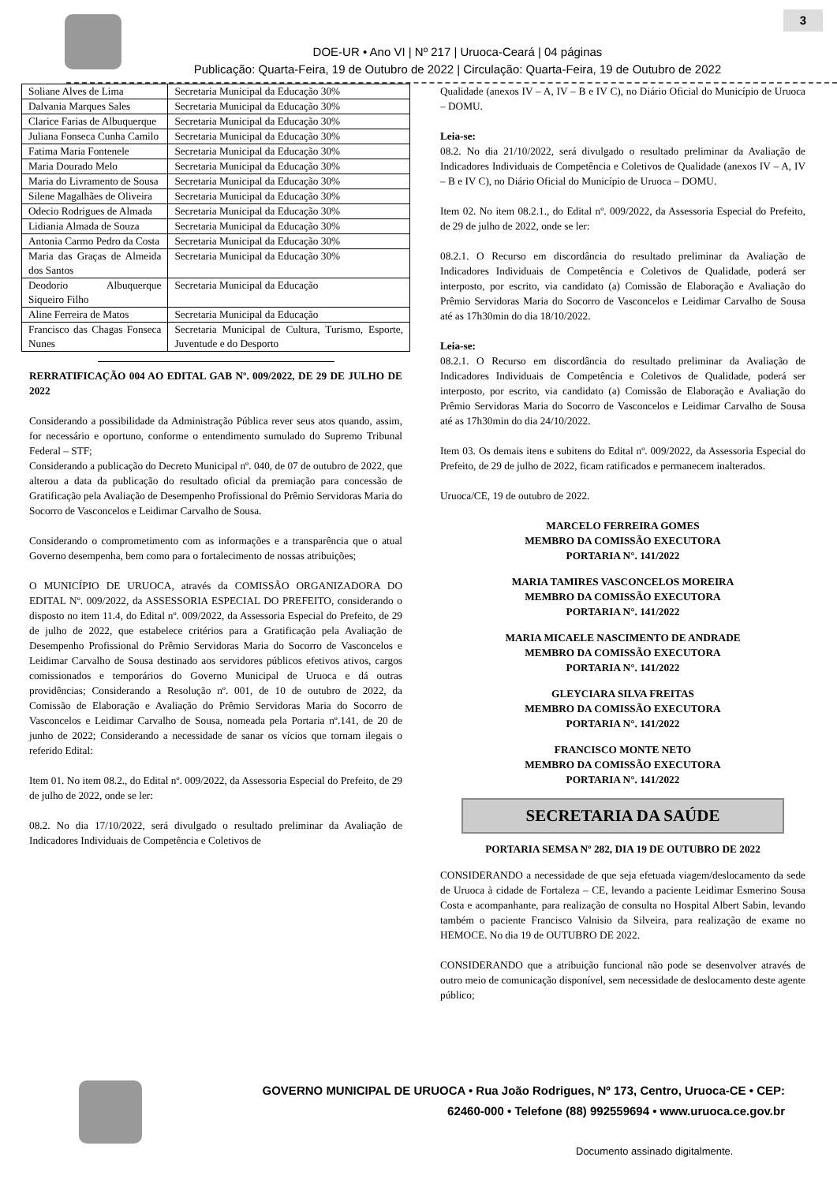3
DOE-UR • Ano VI | Nº 217 | Uruoca-Ceará | 04 páginas
Publicação: Quarta-Feira, 19 de Outubro de 2022 | Circulação: Quarta-Feira, 19 de Outubro de 2022
| Soliane Alves de Lima | Secretaria Municipal da Educação 30% |
| Dalvania Marques Sales | Secretaria Municipal da Educação 30% |
| Clarice Farias de Albuquerque | Secretaria Municipal da Educação 30% |
| Juliana Fonseca Cunha Camilo | Secretaria Municipal da Educação 30% |
| Fatima Maria Fontenele | Secretaria Municipal da Educação 30% |
| Maria Dourado Melo | Secretaria Municipal da Educação 30% |
| Maria do Livramento de Sousa | Secretaria Municipal da Educação 30% |
| Silene Magalhães de Oliveira | Secretaria Municipal da Educação 30% |
| Odecio Rodrigues de Almada | Secretaria Municipal da Educação 30% |
| Lidiania Almada de Souza | Secretaria Municipal da Educação 30% |
| Antonia Carmo Pedro da Costa | Secretaria Municipal da Educação 30% |
| Maria das Graças de Almeida dos Santos | Secretaria Municipal da Educação 30% |
| Deodorio Albuquerque Siqueiro Filho | Secretaria Municipal da Educação |
| Aline Ferreira de Matos | Secretaria Municipal da Educação |
| Francisco das Chagas Fonseca Nunes | Secretaria Municipal de Cultura, Turismo, Esporte, Juventude e do Desporto |
RERRATIFICAÇÃO 004 AO EDITAL GAB Nº. 009/2022, DE 29 DE JULHO DE 2022
Considerando a possibilidade da Administração Pública rever seus atos quando, assim, for necessário e oportuno, conforme o entendimento sumulado do Supremo Tribunal Federal – STF;
Considerando a publicação do Decreto Municipal nº. 040, de 07 de outubro de 2022, que alterou a data da publicação do resultado oficial da premiação para concessão de Gratificação pela Avaliação de Desempenho Profissional do Prêmio Servidoras Maria do Socorro de Vasconcelos e Leidimar Carvalho de Sousa.
Considerando o comprometimento com as informações e a transparência que o atual Governo desempenha, bem como para o fortalecimento de nossas atribuições;
O MUNICÍPIO DE URUOCA, através da COMISSÃO ORGANIZADORA DO EDITAL Nº. 009/2022, da ASSESSORIA ESPECIAL DO PREFEITO, considerando o disposto no item 11.4, do Edital nº. 009/2022, da Assessoria Especial do Prefeito, de 29 de julho de 2022, que estabelece critérios para a Gratificação pela Avaliação de Desempenho Profissional do Prêmio Servidoras Maria do Socorro de Vasconcelos e Leidimar Carvalho de Sousa destinado aos servidores públicos efetivos ativos, cargos comissionados e temporários do Governo Municipal de Uruoca e dá outras providências; Considerando a Resolução nº. 001, de 10 de outubro de 2022, da Comissão de Elaboração e Avaliação do Prêmio Servidoras Maria do Socorro de Vasconcelos e Leidimar Carvalho de Sousa, nomeada pela Portaria nº.141, de 20 de junho de 2022; Considerando a necessidade de sanar os vícios que tornam ilegais o referido Edital:
Item 01. No item 08.2., do Edital nº. 009/2022, da Assessoria Especial do Prefeito, de 29 de julho de 2022, onde se ler:
08.2. No dia 17/10/2022, será divulgado o resultado preliminar da Avaliação de Indicadores Individuais de Competência e Coletivos de
Qualidade (anexos IV – A, IV – B e IV C), no Diário Oficial do Município de Uruoca – DOMU.
Leia-se:
08.2. No dia 21/10/2022, será divulgado o resultado preliminar da Avaliação de Indicadores Individuais de Competência e Coletivos de Qualidade (anexos IV – A, IV – B e IV C), no Diário Oficial do Município de Uruoca – DOMU.
Item 02. No item 08.2.1., do Edital nº. 009/2022, da Assessoria Especial do Prefeito, de 29 de julho de 2022, onde se ler:
08.2.1. O Recurso em discordância do resultado preliminar da Avaliação de Indicadores Individuais de Competência e Coletivos de Qualidade, poderá ser interposto, por escrito, via candidato (a) Comissão de Elaboração e Avaliação do Prêmio Servidoras Maria do Socorro de Vasconcelos e Leidimar Carvalho de Sousa até as 17h30min do dia 18/10/2022.
Leia-se:
08.2.1. O Recurso em discordância do resultado preliminar da Avaliação de Indicadores Individuais de Competência e Coletivos de Qualidade, poderá ser interposto, por escrito, via candidato (a) Comissão de Elaboração e Avaliação do Prêmio Servidoras Maria do Socorro de Vasconcelos e Leidimar Carvalho de Sousa até as 17h30min do dia 24/10/2022.
Item 03. Os demais itens e subitens do Edital nº. 009/2022, da Assessoria Especial do Prefeito, de 29 de julho de 2022, ficam ratificados e permanecem inalterados.
Uruoca/CE, 19 de outubro de 2022.
MARCELO FERREIRA GOMES
MEMBRO DA COMISSÃO EXECUTORA
PORTARIA N°. 141/2022
MARIA TAMIRES VASCONCELOS MOREIRA
MEMBRO DA COMISSÃO EXECUTORA
PORTARIA N°. 141/2022
MARIA MICAELE NASCIMENTO DE ANDRADE
MEMBRO DA COMISSÃO EXECUTORA
PORTARIA N°. 141/2022
GLEYCIARA SILVA FREITAS
MEMBRO DA COMISSÃO EXECUTORA
PORTARIA N°. 141/2022
FRANCISCO MONTE NETO
MEMBRO DA COMISSÃO EXECUTORA
PORTARIA N°. 141/2022
SECRETARIA DA SAÚDE
PORTARIA SEMSA Nº 282, DIA 19 DE OUTUBRO DE 2022
CONSIDERANDO a necessidade de que seja efetuada viagem/deslocamento da sede de Uruoca à cidade de Fortaleza – CE, levando a paciente Leidimar Esmerino Sousa Costa e acompanhante, para realização de consulta no Hospital Albert Sabin, levando também o paciente Francisco Valnisio da Silveira, para realização de exame no HEMOCE. No dia 19 de OUTUBRO DE 2022.
CONSIDERANDO que a atribuição funcional não pode se desenvolver através de outro meio de comunicação disponível, sem necessidade de deslocamento deste agente público;
GOVERNO MUNICIPAL DE URUOCA • Rua João Rodrigues, Nº 173, Centro, Uruoca-CE • CEP:
62460-000 • Telefone (88) 992559694 • www.uruoca.ce.gov.br
Documento assinado digitalmente.